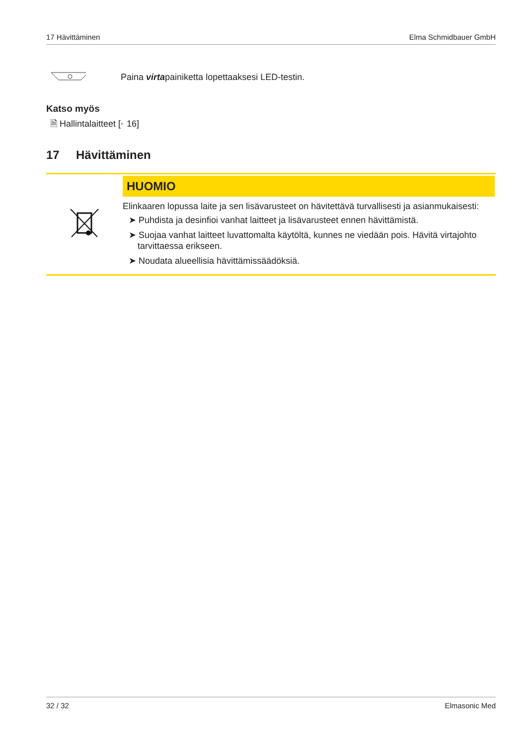17 Hävittäminen Elma Schmidbauer GmbH
Paina virtapainiketta lopettaaksesi LED-testin.
Katso myös
🗎 Hallintalaitteet [▸ 16]
17 Hävittäminen
HUOMIO
Elinkaaren lopussa laite ja sen lisävarusteet on hävitettävä turvallisesti ja asianmukaisesti:
➤ Puhdista ja desinfioi vanhat laitteet ja lisävarusteet ennen hävittämistä.
➤ Suojaa vanhat laitteet luvattomalta käytöltä, kunnes ne viedään pois. Hävitä virtajohto tarvittaessa erikseen.
➤ Noudata alueellisia hävittämissäädöksiä.
32 / 32 Elmasonic Med